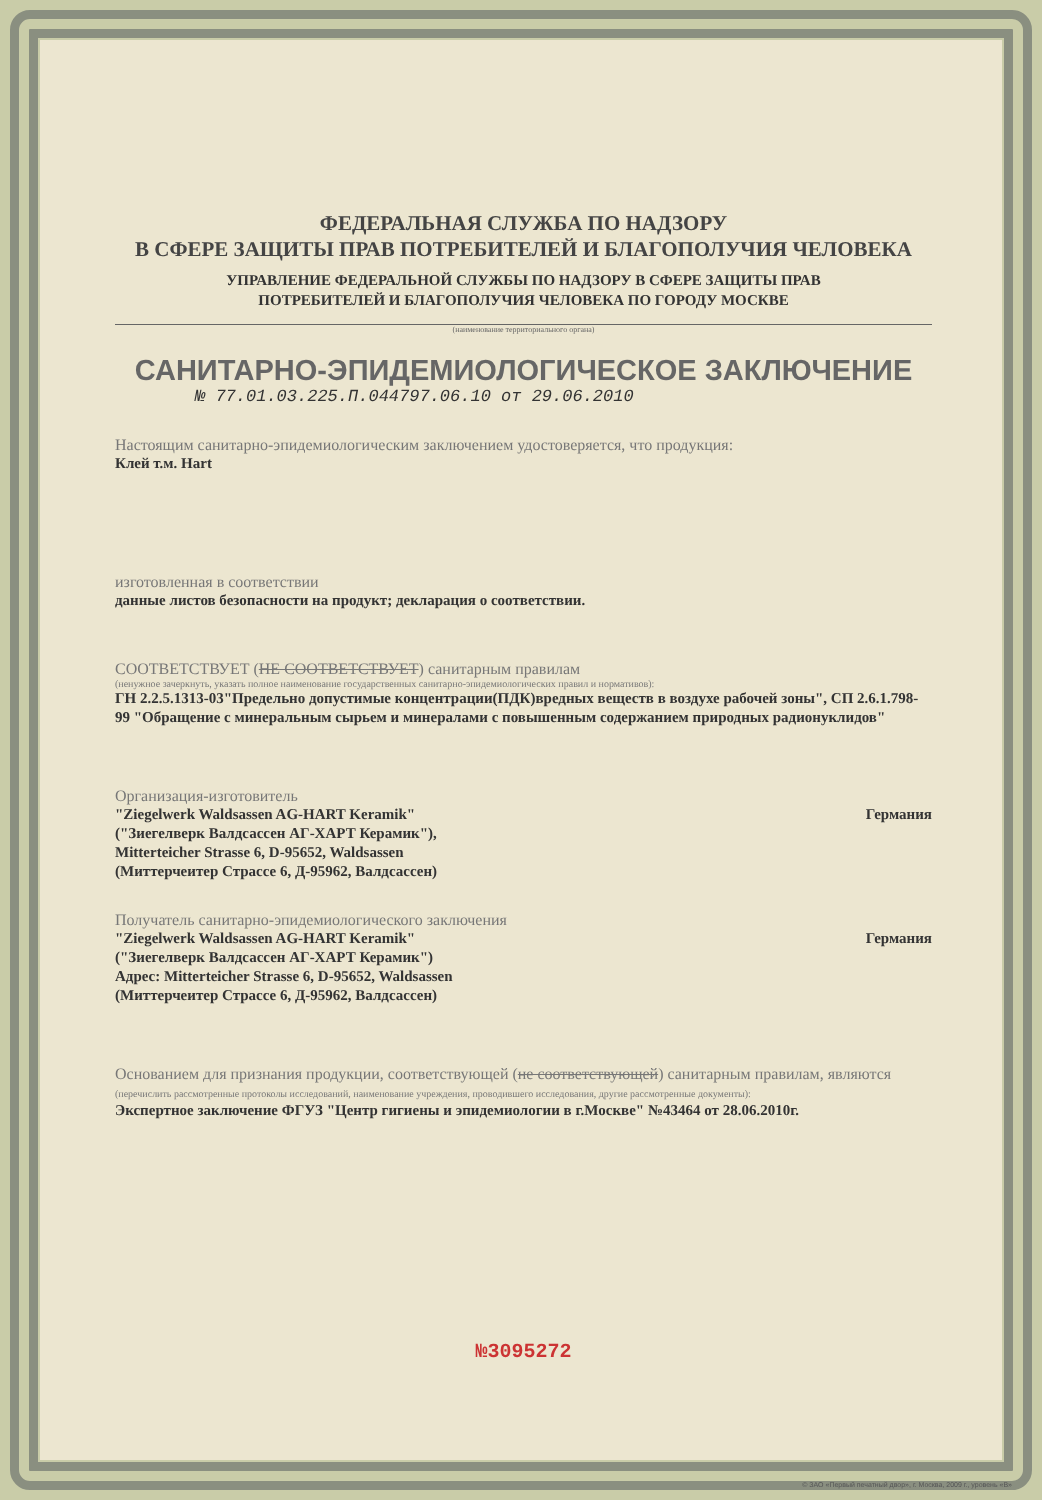ФЕДЕРАЛЬНАЯ СЛУЖБА ПО НАДЗОРУ
В СФЕРЕ ЗАЩИТЫ ПРАВ ПОТРЕБИТЕЛЕЙ И БЛАГОПОЛУЧИЯ ЧЕЛОВЕКА
УПРАВЛЕНИЕ ФЕДЕРАЛЬНОЙ СЛУЖБЫ ПО НАДЗОРУ В СФЕРЕ ЗАЩИТЫ ПРАВ
ПОТРЕБИТЕЛЕЙ И БЛАГОПОЛУЧИЯ ЧЕЛОВЕКА ПО ГОРОДУ МОСКВЕ
(наименование территориального органа)
САНИТАРНО-ЭПИДЕМИОЛОГИЧЕСКОЕ ЗАКЛЮЧЕНИЕ
№ 77.01.03.225.П.044797.06.10 от 29.06.2010
Настоящим санитарно-эпидемиологическим заключением удостоверяется, что продукция:
Клей т.м. Hart
изготовленная в соответствии
данные листов безопасности на продукт; декларация о соответствии.
СООТВЕТСТВУЕТ (НЕ СООТВЕТСТВУЕТ) санитарным правилам
(ненужное зачеркнуть, указать полное наименование государственных санитарно-эпидемиологических правил и нормативов):
ГН 2.2.5.1313-03"Предельно допустимые концентрации(ПДК)вредных веществ в воздухе рабочей зоны", СП 2.6.1.798-99 "Обращение с минеральным сырьем и минералами с повышенным содержанием природных радионуклидов"
Организация-изготовитель
"Ziegelwerk Waldsassen AG-HART Keramik"
("Зиегелверк Валдсассен АГ-ХАРТ Керамик"),
Mitterteicher Strasse 6, D-95652, Waldsassen
(Миттерчеитер Страссе 6, Д-95962, Валдсассен)
Германия
Получатель санитарно-эпидемиологического заключения
"Ziegelwerk Waldsassen AG-HART Keramik"
("Зиегелверк Валдсассен АГ-ХАРТ Керамик")
Адрес: Mitterteicher Strasse 6, D-95652, Waldsassen
(Миттерчеитер Страссе 6, Д-95962, Валдсассен)
Германия
Основанием для признания продукции, соответствующей (не соответствующей) санитарным правилам, являются (перечислить рассмотренные протоколы исследований, наименование учреждения, проводившего исследования, другие рассмотренные документы):
Экспертное заключение ФГУЗ "Центр гигиены и эпидемиологии в г.Москве" №43464 от 28.06.2010г.
№3095272
© ЗАО «Первый печатный двор», г. Москва, 2009 г., уровень «В»